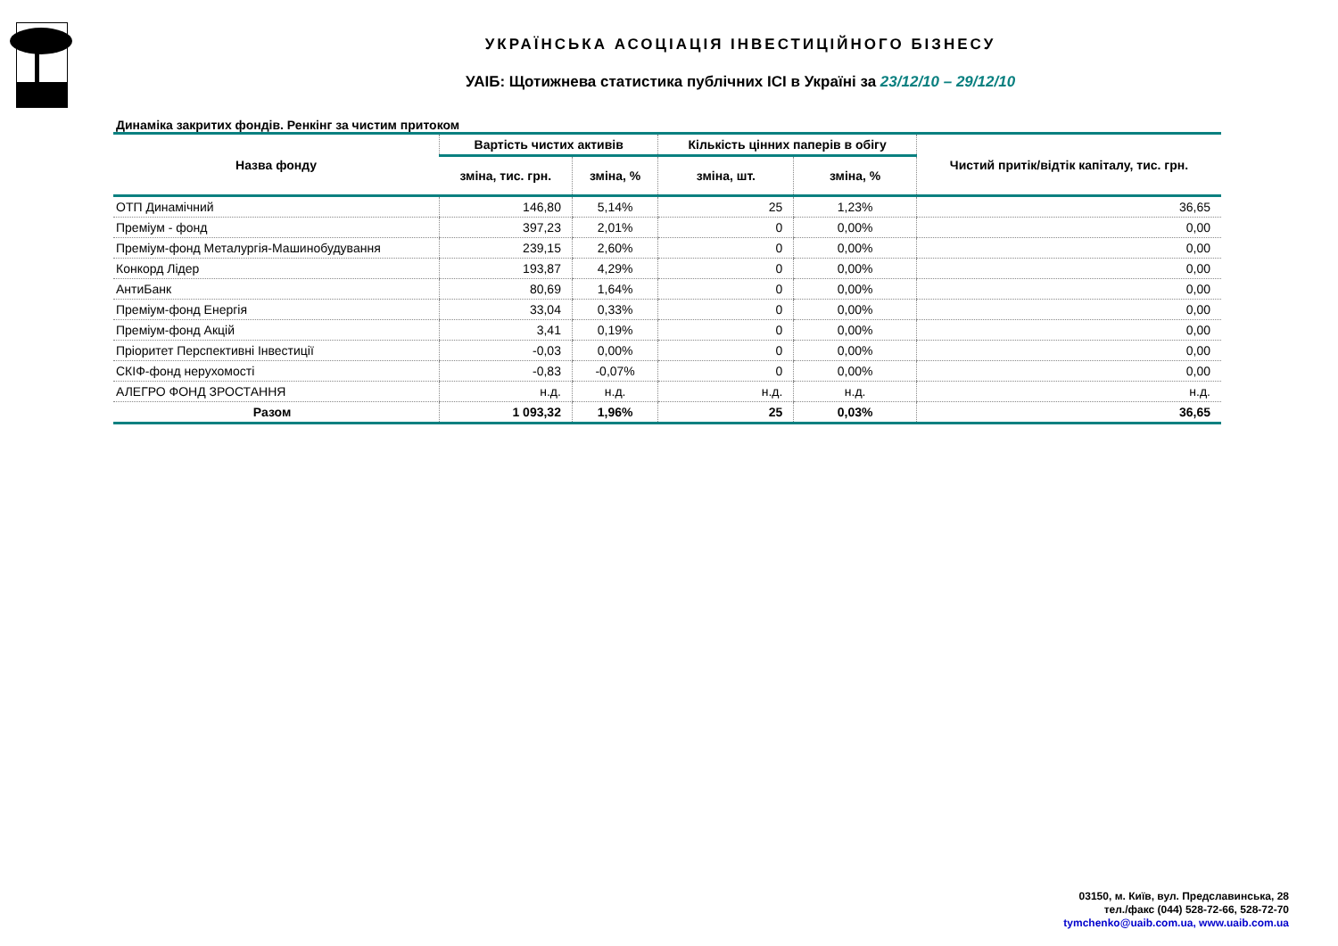УКРАЇНСЬКА АСОЦІАЦІЯ ІНВЕСТИЦІЙНОГО БІЗНЕСУ
УАІБ: Щотижнева статистика публічних ІСІ в Україні за 23/12/10 – 29/12/10
Динаміка закритих фондів. Ренкінг за чистим притоком
| Назва фонду | Вартість чистих активів | | Кількість цінних паперів в обігу | | Чистий притік/відтік капіталу, тис. грн. |
| --- | --- | --- | --- | --- | --- |
| | зміна, тис. грн. | зміна, % | зміна, шт. | зміна, % | |
| ОТП Динамічний | 146,80 | 5,14% | 25 | 1,23% | 36,65 |
| Преміум - фонд | 397,23 | 2,01% | 0 | 0,00% | 0,00 |
| Преміум-фонд Металургія-Машинобудування | 239,15 | 2,60% | 0 | 0,00% | 0,00 |
| Конкорд Лідер | 193,87 | 4,29% | 0 | 0,00% | 0,00 |
| АнтиБанк | 80,69 | 1,64% | 0 | 0,00% | 0,00 |
| Преміум-фонд Енергія | 33,04 | 0,33% | 0 | 0,00% | 0,00 |
| Преміум-фонд Акцій | 3,41 | 0,19% | 0 | 0,00% | 0,00 |
| Пріоритет Перспективні Інвестиції | -0,03 | 0,00% | 0 | 0,00% | 0,00 |
| СКІФ-фонд нерухомості | -0,83 | -0,07% | 0 | 0,00% | 0,00 |
| АЛЕГРО ФОНД ЗРОСТАННЯ | н.д. | н.д. | н.д. | н.д. | н.д. |
| Разом | 1 093,32 | 1,96% | 25 | 0,03% | 36,65 |
03150, м. Київ, вул. Предславинська, 28
тел./факс (044) 528-72-66, 528-72-70
tymchenko@uaib.com.ua, www.uaib.com.ua